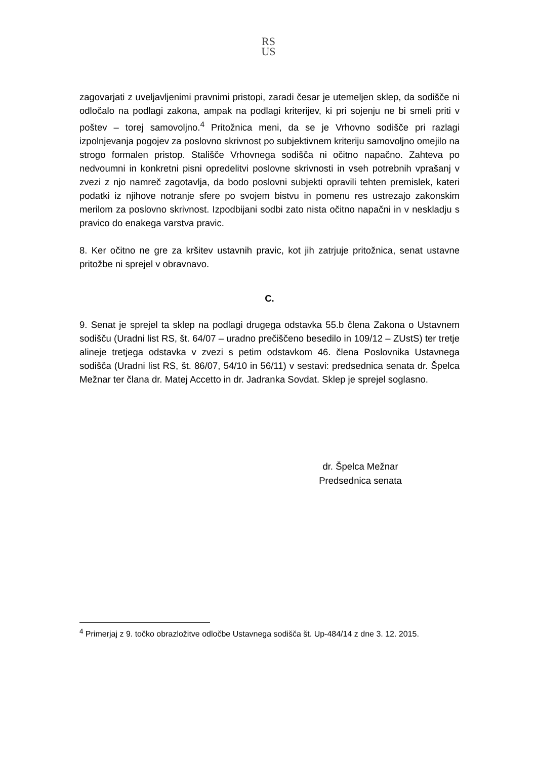RS
US
zagovarjati z uveljavljenimi pravnimi pristopi, zaradi česar je utemeljen sklep, da sodišče ni odločalo na podlagi zakona, ampak na podlagi kriterijev, ki pri sojenju ne bi smeli priti v poštev – torej samovoljno.<sup>4</sup> Pritožnica meni, da se je Vrhovno sodišče pri razlagi izpolnjevanja pogojev za poslovno skrivnost po subjektivnem kriteriju samovoljno omejilo na strogo formalen pristop. Stališče Vrhovnega sodišča ni očitno napačno. Zahteva po nedvoumni in konkretni pisni opredelitvi poslovne skrivnosti in vseh potrebnih vprašanj v zvezi z njo namreč zagotavlja, da bodo poslovni subjekti opravili tehten premislek, kateri podatki iz njihove notranje sfere po svojem bistvu in pomenu res ustrezajo zakonskim merilom za poslovno skrivnost. Izpodbijani sodbi zato nista očitno napačni in v neskladju s pravico do enakega varstva pravic.
8. Ker očitno ne gre za kršitev ustavnih pravic, kot jih zatrjuje pritožnica, senat ustavne pritožbe ni sprejel v obravnavo.
C.
9. Senat je sprejel ta sklep na podlagi drugega odstavka 55.b člena Zakona o Ustavnem sodišču (Uradni list RS, št. 64/07 – uradno prečiščeno besedilo in 109/12 – ZUstS) ter tretje alineje tretjega odstavka v zvezi s petim odstavkom 46. člena Poslovnika Ustavnega sodišča (Uradni list RS, št. 86/07, 54/10 in 56/11) v sestavi: predsednica senata dr. Špelca Mežnar ter člana dr. Matej Accetto in dr. Jadranka Sovdat. Sklep je sprejel soglasno.
dr. Špelca Mežnar
Predsednica senata
<sup>4</sup> Primerjaj z 9. točko obrazložitve odločbe Ustavnega sodišča št. Up-484/14 z dne 3. 12. 2015.